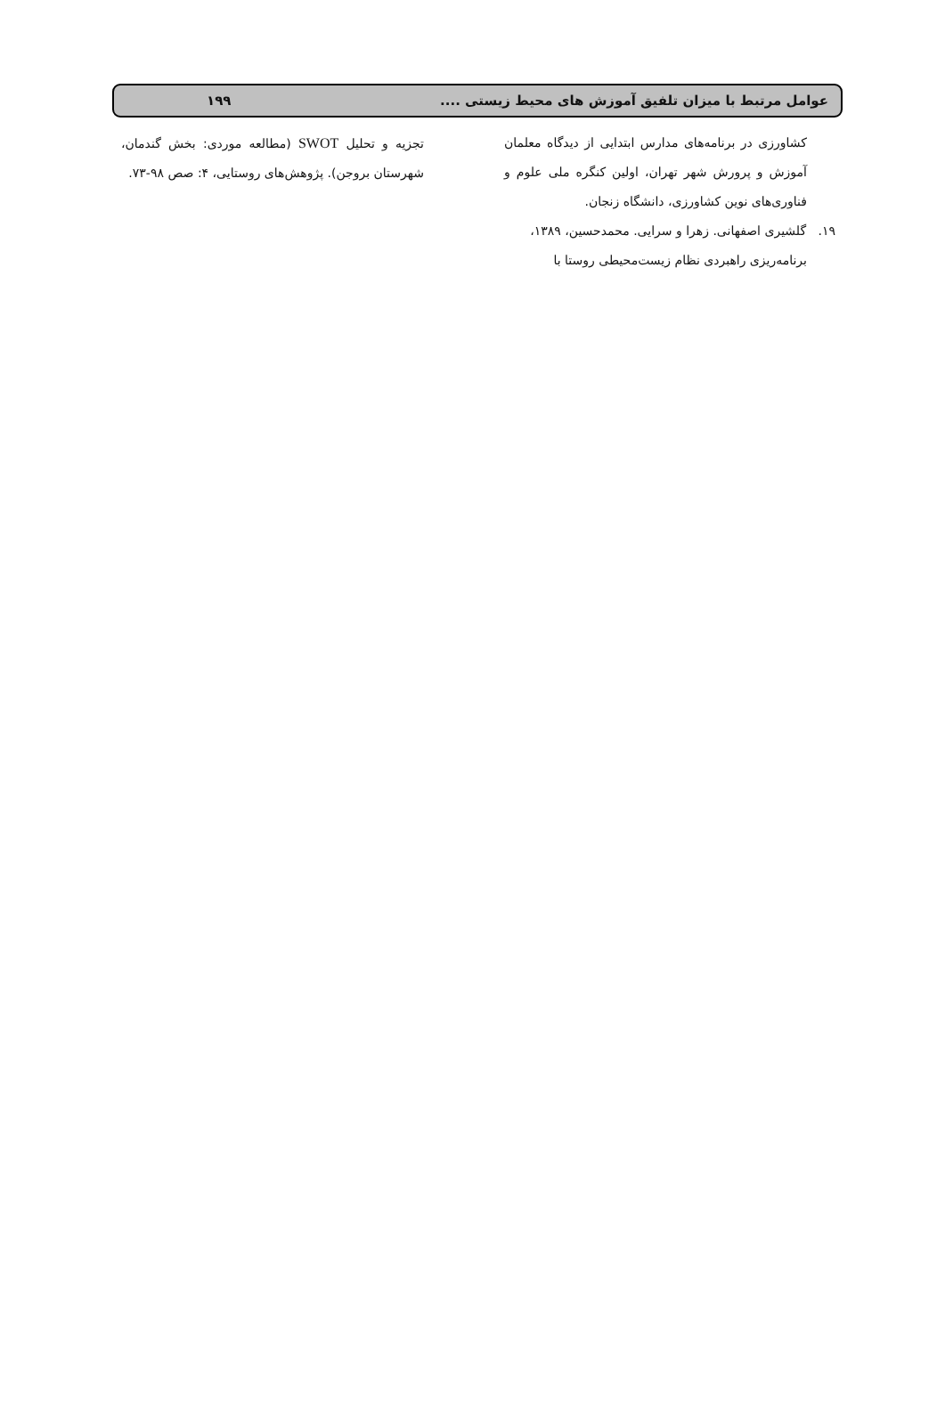عوامل مرتبط با میزان تلفیق آموزش های محیط زیستی .... ۱۹۹
کشاورزی در برنامه‌های مدارس ابتدایی از دیدگاه معلمان آموزش و پرورش شهر تهران، اولین کنگره ملی علوم و فناوری‌های نوین کشاورزی، دانشگاه زنجان.
۱۹. گلشیری اصفهانی. زهرا و سرایی. محمدحسین، ۱۳۸۹،
برنامه‌ریزی راهبردی نظام زیست‌محیطی روستا با
تجزیه و تحلیل SWOT (مطالعه موردی: بخش گندمان، شهرستان بروجن). پژوهش‌های روستایی، ۴: صص ۹۸-۷۳.